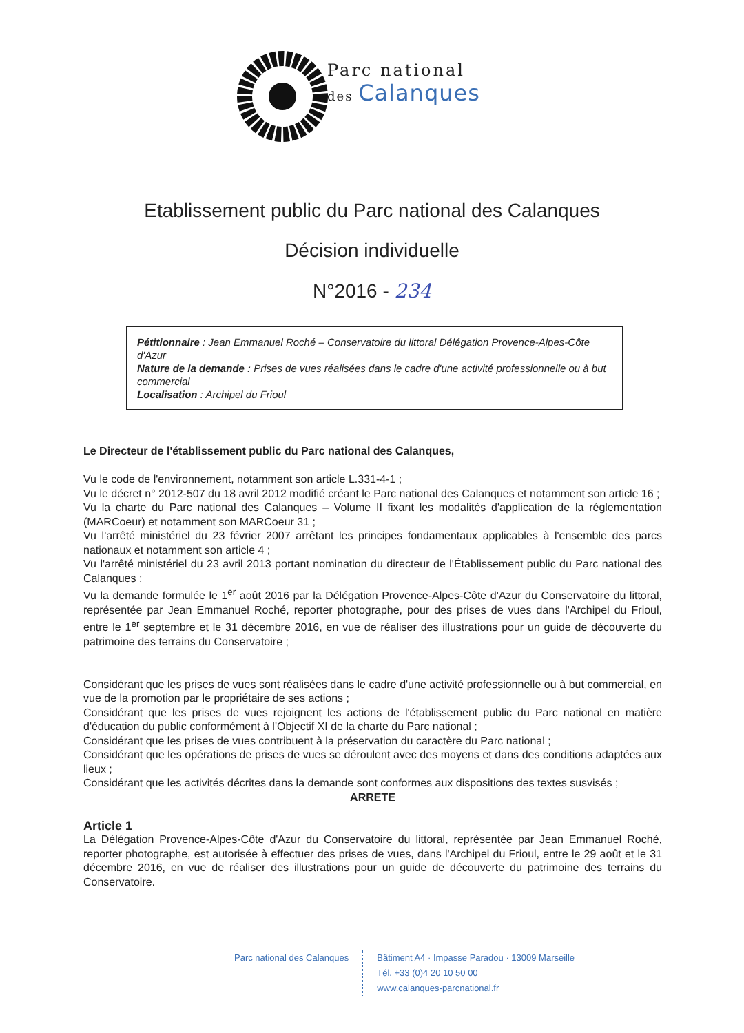Parc national
des Calanques
Etablissement public du Parc national des Calanques
Décision individuelle
N°2016 - 234
Pétitionnaire : Jean Emmanuel Roché – Conservatoire du littoral Délégation Provence-Alpes-Côte d'Azur
Nature de la demande : Prises de vues réalisées dans le cadre d'une activité professionnelle ou à but commercial
Localisation : Archipel du Frioul
Le Directeur de l'établissement public du Parc national des Calanques,
Vu le code de l'environnement, notamment son article L.331-4-1 ;
Vu le décret n° 2012-507 du 18 avril 2012 modifié créant le Parc national des Calanques et notamment son article 16 ;
Vu la charte du Parc national des Calanques – Volume II fixant les modalités d'application de la réglementation (MARCoeur) et notamment son MARCoeur 31 ;
Vu l'arrêté ministériel du 23 février 2007 arrêtant les principes fondamentaux applicables à l'ensemble des parcs nationaux et notamment son article 4 ;
Vu l'arrêté ministériel du 23 avril 2013 portant nomination du directeur de l'Établissement public du Parc national des Calanques ;
Vu la demande formulée le 1<sup>er</sup> août 2016 par la Délégation Provence-Alpes-Côte d'Azur du Conservatoire du littoral, représentée par Jean Emmanuel Roché, reporter photographe, pour des prises de vues dans l'Archipel du Frioul, entre le 1<sup>er</sup> septembre et le 31 décembre 2016, en vue de réaliser des illustrations pour un guide de découverte du patrimoine des terrains du Conservatoire ;
Considérant que les prises de vues sont réalisées dans le cadre d'une activité professionnelle ou à but commercial, en vue de la promotion par le propriétaire de ses actions ;
Considérant que les prises de vues rejoignent les actions de l'établissement public du Parc national en matière d'éducation du public conformément à l'Objectif XI de la charte du Parc national ;
Considérant que les prises de vues contribuent à la préservation du caractère du Parc national ;
Considérant que les opérations de prises de vues se déroulent avec des moyens et dans des conditions adaptées aux lieux ;
Considérant que les activités décrites dans la demande sont conformes aux dispositions des textes susvisés ;
ARRETE
Article 1
La Délégation Provence-Alpes-Côte d'Azur du Conservatoire du littoral, représentée par Jean Emmanuel Roché, reporter photographe, est autorisée à effectuer des prises de vues, dans l'Archipel du Frioul, entre le 29 août et le 31 décembre 2016, en vue de réaliser des illustrations pour un guide de découverte du patrimoine des terrains du Conservatoire.
Parc national des Calanques Bâtiment A4 · Impasse Paradou · 13009 Marseille
Tél. +33 (0)4 20 10 50 00
www.calanques-parcnational.fr